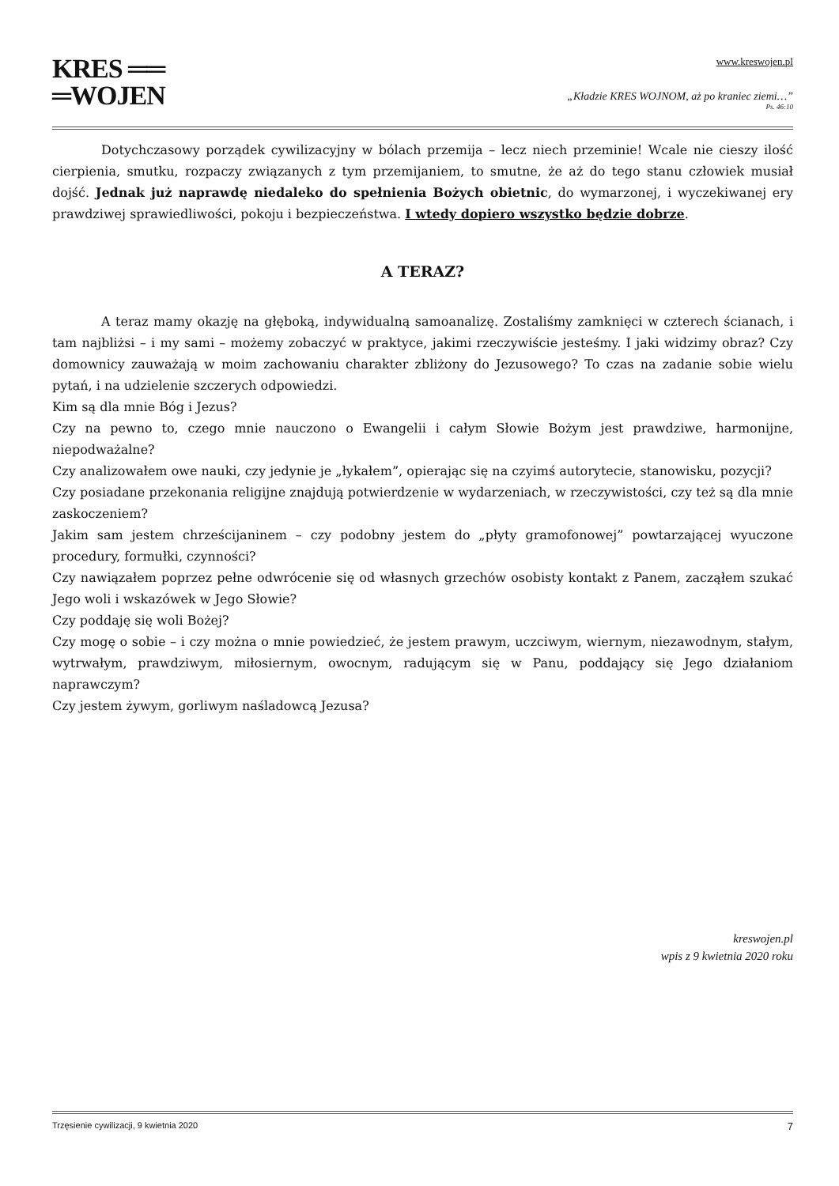KRES ══
═WOJEN
www.kreswojen.pl
„Kładzie KRES WOJNOM, aż po kraniec ziemi…”
Ps. 46:10
Dotychczasowy porządek cywilizacyjny w bólach przemija – lecz niech przeminie! Wcale nie cieszy ilość cierpienia, smutku, rozpaczy związanych z tym przemijaniem, to smutne, że aż do tego stanu człowiek musiał dojść. Jednak już naprawdę niedaleko do spełnienia Bożych obietnic, do wymarzonej, i wyczekiwanej ery prawdziwej sprawiedliwości, pokoju i bezpieczeństwa. I wtedy dopiero wszystko będzie dobrze.
A TERAZ?
A teraz mamy okazję na głęboką, indywidualną samoanalizę. Zostaliśmy zamknięci w czterech ścianach, i tam najbliżsi – i my sami – możemy zobaczyć w praktyce, jakimi rzeczywiście jesteśmy. I jaki widzimy obraz? Czy domownicy zauważają w moim zachowaniu charakter zbliżony do Jezusowego? To czas na zadanie sobie wielu pytań, i na udzielenie szczerych odpowiedzi.
Kim są dla mnie Bóg i Jezus?
Czy na pewno to, czego mnie nauczono o Ewangelii i całym Słowie Bożym jest prawdziwe, harmonijne, niepodważalne?
Czy analizowałem owe nauki, czy jedynie je „łykałem”, opierając się na czyimś autorytecie, stanowisku, pozycji?
Czy posiadane przekonania religijne znajdują potwierdzenie w wydarzeniach, w rzeczywistości, czy też są dla mnie zaskoczeniem?
Jakim sam jestem chrześcijaninem – czy podobny jestem do „płyty gramofonowej” powtarzającej wyuczone procedury, formułki, czynności?
Czy nawiązałem poprzez pełne odwrócenie się od własnych grzechów osobisty kontakt z Panem, zacząłem szukać Jego woli i wskazówek w Jego Słowie?
Czy poddaję się woli Bożej?
Czy mogę o sobie – i czy można o mnie powiedzieć, że jestem prawym, uczciwym, wiernym, niezawodnym, stałym, wytrwałym, prawdziwym, miłosiernym, owocnym, radującym się w Panu, poddający się Jego działaniom naprawczym?
Czy jestem żywym, gorliwym naśladowcą Jezusa?
kreswojen.pl
wpis z 9 kwietnia 2020 roku
Trzęsienie cywilizacji, 9 kwietnia 2020 7